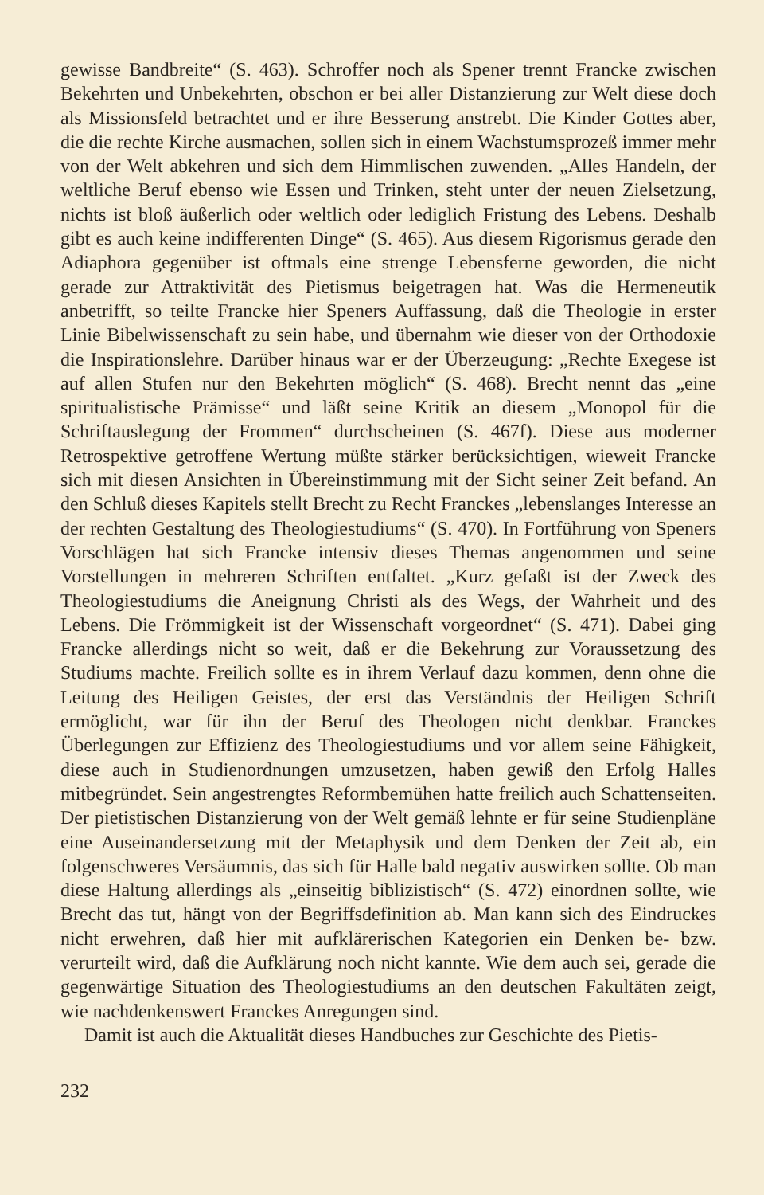gewisse Bandbreite“ (S. 463). Schroffer noch als Spener trennt Francke zwischen Bekehrten und Unbekehrten, obschon er bei aller Distanzierung zur Welt diese doch als Missionsfeld betrachtet und er ihre Besserung anstrebt. Die Kinder Gottes aber, die die rechte Kirche ausmachen, sollen sich in einem Wachstumsprozeß immer mehr von der Welt abkehren und sich dem Himmlischen zuwenden. „Alles Handeln, der weltliche Beruf ebenso wie Essen und Trinken, steht unter der neuen Zielsetzung, nichts ist bloß äußerlich oder weltlich oder lediglich Fristung des Lebens. Deshalb gibt es auch keine indifferenten Dinge“ (S. 465). Aus diesem Rigorismus gerade den Adiaphora gegenüber ist oftmals eine strenge Lebensferne geworden, die nicht gerade zur Attraktivität des Pietismus beigetragen hat. Was die Hermeneutik anbetrifft, so teilte Francke hier Speners Auffassung, daß die Theologie in erster Linie Bibelwissenschaft zu sein habe, und übernahm wie dieser von der Orthodoxie die Inspirationslehre. Darüber hinaus war er der Überzeugung: „Rechte Exegese ist auf allen Stufen nur den Bekehrten möglich“ (S. 468). Brecht nennt das „eine spiritualistische Prämisse“ und läßt seine Kritik an diesem „Monopol für die Schriftauslegung der Frommen“ durchscheinen (S. 467f). Diese aus moderner Retrospektive getroffene Wertung müßte stärker berücksichtigen, wieweit Francke sich mit diesen Ansichten in Übereinstimmung mit der Sicht seiner Zeit befand. An den Schluß dieses Kapitels stellt Brecht zu Recht Franckes „lebenslanges Interesse an der rechten Gestaltung des Theologiestudiums“ (S. 470). In Fortführung von Speners Vorschlägen hat sich Francke intensiv dieses Themas angenommen und seine Vorstellungen in mehreren Schriften entfaltet. „Kurz gefaßt ist der Zweck des Theologiestudiums die Aneignung Christi als des Wegs, der Wahrheit und des Lebens. Die Frömmigkeit ist der Wissenschaft vorgeordnet“ (S. 471). Dabei ging Francke allerdings nicht so weit, daß er die Bekehrung zur Voraussetzung des Studiums machte. Freilich sollte es in ihrem Verlauf dazu kommen, denn ohne die Leitung des Heiligen Geistes, der erst das Verständnis der Heiligen Schrift ermöglicht, war für ihn der Beruf des Theologen nicht denkbar. Franckes Überlegungen zur Effizienz des Theologiestudiums und vor allem seine Fähigkeit, diese auch in Studienordnungen umzusetzen, haben gewiß den Erfolg Halles mitbegründet. Sein angestrengtes Reformbemühen hatte freilich auch Schattenseiten. Der pietistischen Distanzierung von der Welt gemäß lehnte er für seine Studienpläne eine Auseinandersetzung mit der Metaphysik und dem Denken der Zeit ab, ein folgenschweres Versäumnis, das sich für Halle bald negativ auswirken sollte. Ob man diese Haltung allerdings als „einseitig biblizistisch“ (S. 472) einordnen sollte, wie Brecht das tut, hängt von der Begriffsdefinition ab. Man kann sich des Eindruckes nicht erwehren, daß hier mit aufklärerischen Kategorien ein Denken be- bzw. verurteilt wird, daß die Aufklärung noch nicht kannte. Wie dem auch sei, gerade die gegenwärtige Situation des Theologiestudiums an den deutschen Fakultäten zeigt, wie nachdenkenswert Franckes Anregungen sind.
Damit ist auch die Aktualität dieses Handbuches zur Geschichte des Pietis-
232